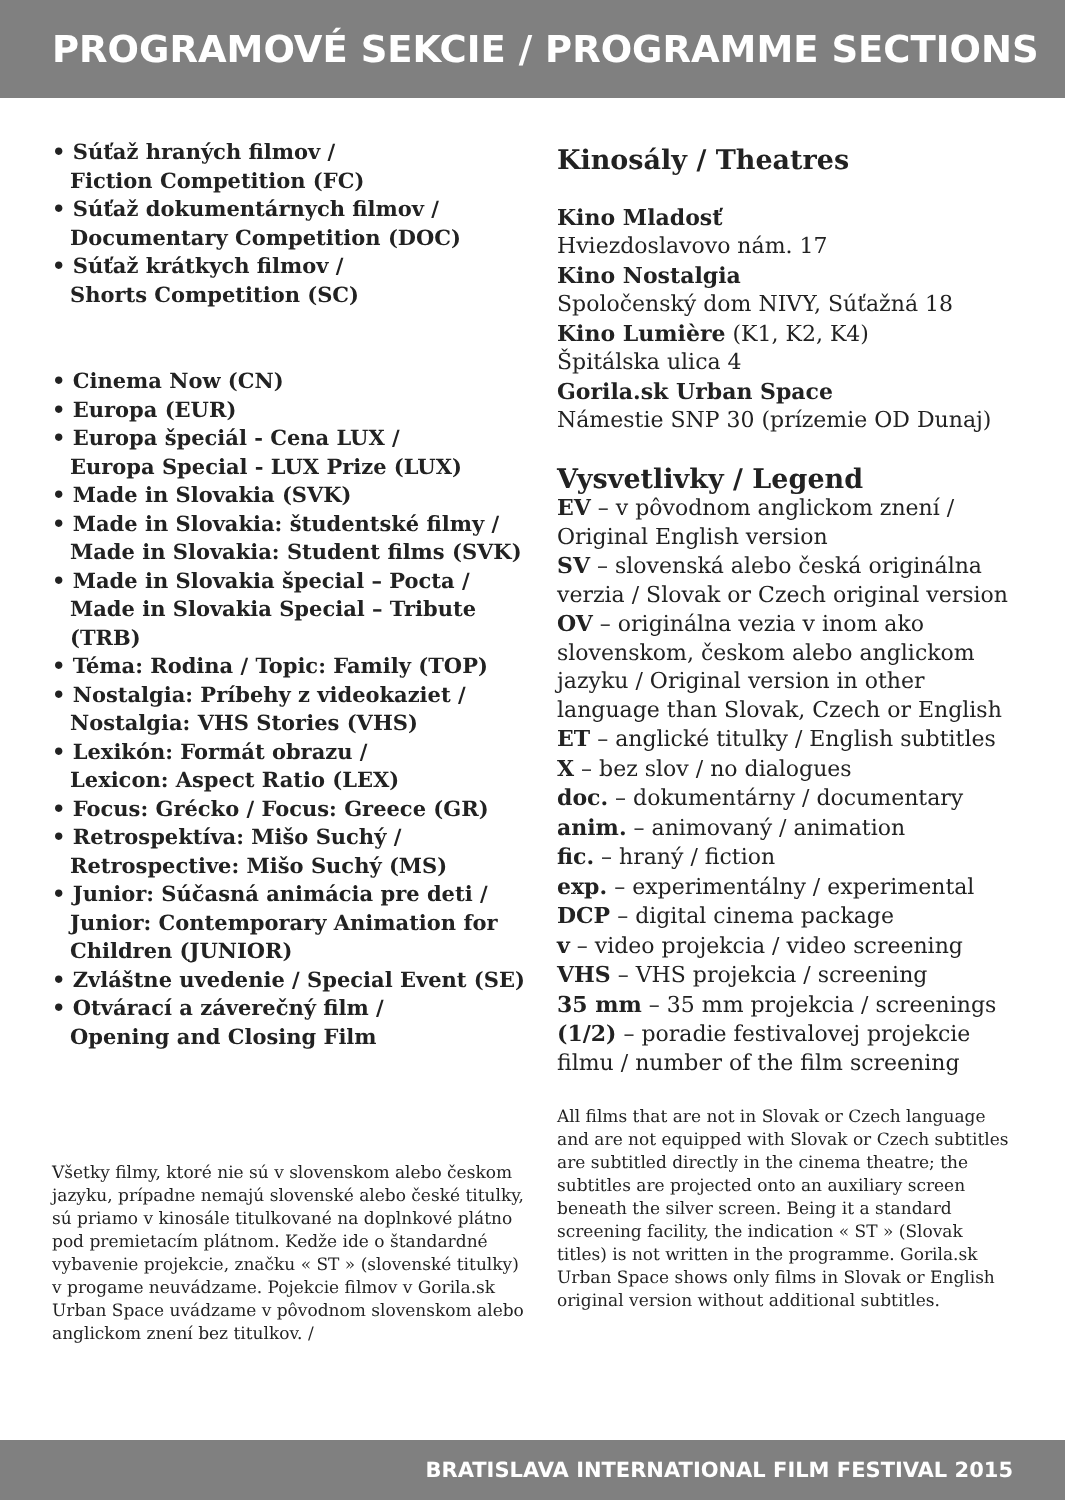PROGRAMOVÉ SEKCIE / PROGRAMME SECTIONS
• Súťaž hraných filmov /
Fiction Competition (FC)
• Súťaž dokumentárnych filmov /
Documentary Competition (DOC)
• Súťaž krátkych filmov /
Shorts Competition (SC)
• Cinema Now (CN)
• Europa (EUR)
• Europa špeciál - Cena LUX /
Europa Special - LUX Prize (LUX)
• Made in Slovakia (SVK)
• Made in Slovakia: študentské filmy /
Made in Slovakia: Student films (SVK)
• Made in Slovakia špecial – Pocta /
Made in Slovakia Special – Tribute (TRB)
• Téma: Rodina / Topic: Family (TOP)
• Nostalgia: Príbehy z videokaziet /
Nostalgia: VHS Stories (VHS)
• Lexikón: Formát obrazu /
Lexicon: Aspect Ratio (LEX)
• Focus: Grécko / Focus: Greece (GR)
• Retrospektíva: Mišo Suchý /
Retrospective: Mišo Suchý (MS)
• Junior: Súčasná animácia pre deti /
Junior: Contemporary Animation for Children (JUNIOR)
• Zvláštne uvedenie / Special Event (SE)
• Otvárací a záverečný film /
Opening and Closing Film
Všetky filmy, ktoré nie sú v slovenskom alebo českom jazyku, prípadne nemajú slovenské alebo české titulky, sú priamo v kinosále titulkované na doplnkové plátno pod premietacím plátnom. Kedže ide o štandardné vybavenie projekcie, značku « ST » (slovenské titulky) v progame neuvádzame. Pojekcie filmov v Gorila.sk Urban Space uvádzame v pôvodnom slovenskom alebo anglickom znení bez titulkov. /
Kinosály / Theatres
Kino Mladosť
Hviezdoslavovo nám. 17
Kino Nostalgia
Spoločenský dom NIVY, Súťažná 18
Kino Lumière (K1, K2, K4)
Špitálska ulica 4
Gorila.sk Urban Space
Námestie SNP 30 (prízemie OD Dunaj)
Vysvetlivky / Legend
EV – v pôvodnom anglickom znení / Original English version
SV – slovenská alebo česká originálna verzia / Slovak or Czech original version
OV – originálna vezia v inom ako slovenskom, českom alebo anglickom jazyku / Original version in other language than Slovak, Czech or English
ET – anglické titulky / English subtitles
X – bez slov / no dialogues
doc. – dokumentárny / documentary
anim. – animovaný / animation
fic. – hraný / fiction
exp. – experimentálny / experimental
DCP – digital cinema package
v – video projekcia / video screening
VHS – VHS projekcia / screening
35 mm – 35 mm projekcia / screenings
(1/2) – poradie festivalovej projekcie filmu / number of the film screening
All films that are not in Slovak or Czech language and are not equipped with Slovak or Czech subtitles are subtitled directly in the cinema theatre; the subtitles are projected onto an auxiliary screen beneath the silver screen. Being it a standard screening facility, the indication « ST » (Slovak titles) is not written in the programme. Gorila.sk Urban Space shows only films in Slovak or English original version without additional subtitles.
BRATISLAVA INTERNATIONAL FILM FESTIVAL 2015